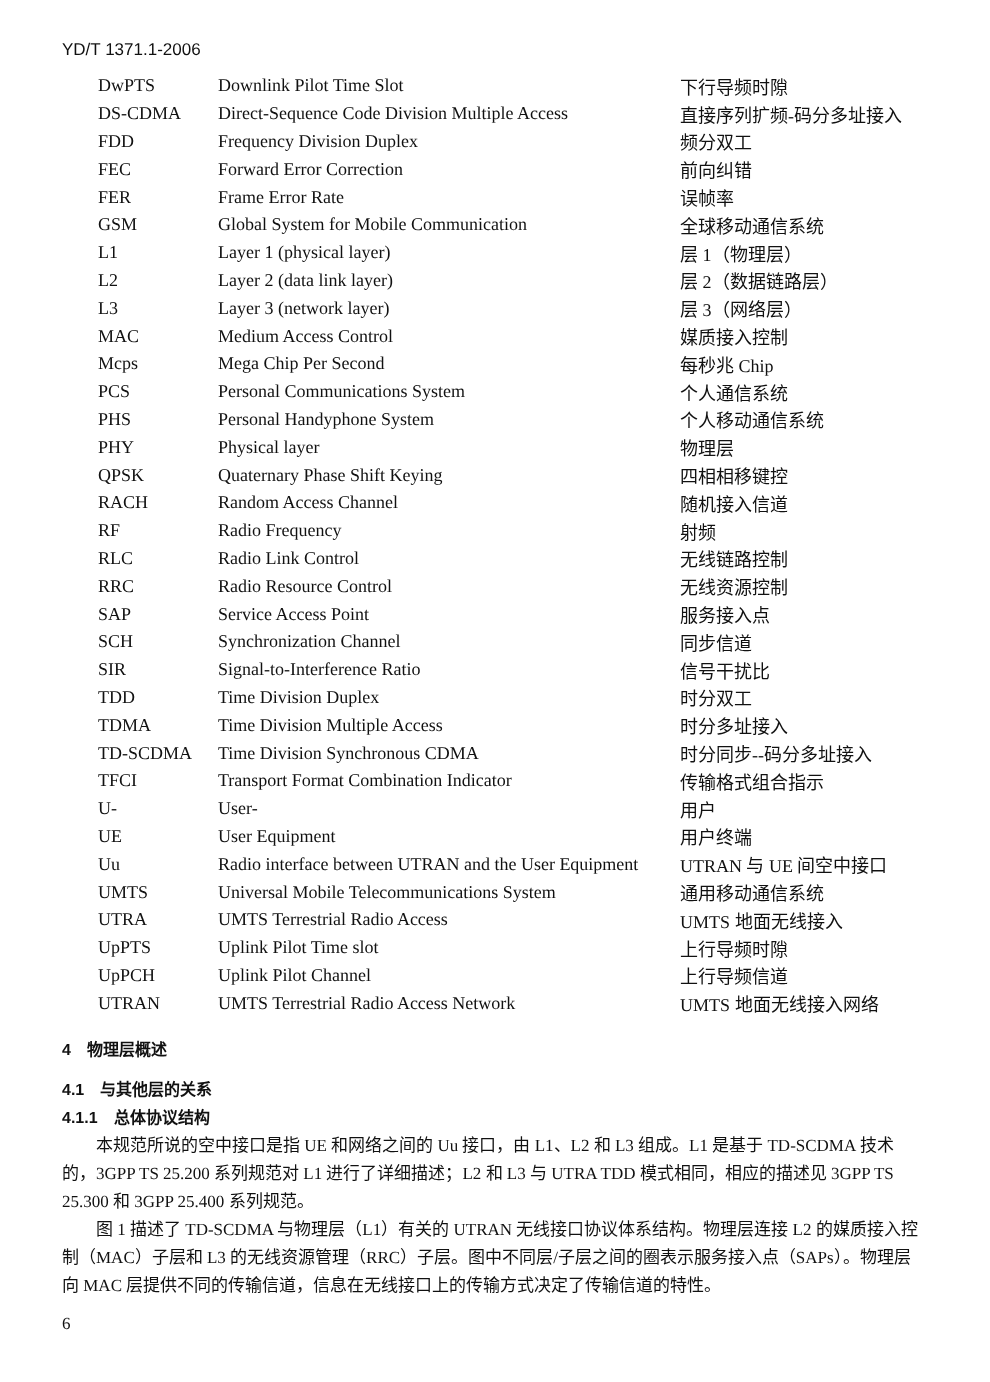YD/T 1371.1-2006
| DwPTS | Downlink Pilot Time Slot | 下行导频时隙 |
| DS-CDMA | Direct-Sequence Code Division Multiple Access | 直接序列扩频-码分多址接入 |
| FDD | Frequency Division Duplex | 频分双工 |
| FEC | Forward Error Correction | 前向纠错 |
| FER | Frame Error Rate | 误帧率 |
| GSM | Global System for Mobile Communication | 全球移动通信系统 |
| L1 | Layer 1 (physical layer) | 层 1（物理层） |
| L2 | Layer 2 (data link layer) | 层 2（数据链路层） |
| L3 | Layer 3 (network layer) | 层 3（网络层） |
| MAC | Medium Access Control | 媒质接入控制 |
| Mcps | Mega Chip Per Second | 每秒兆 Chip |
| PCS | Personal Communications System | 个人通信系统 |
| PHS | Personal Handyphone System | 个人移动通信系统 |
| PHY | Physical layer | 物理层 |
| QPSK | Quaternary Phase Shift Keying | 四相相移键控 |
| RACH | Random Access Channel | 随机接入信道 |
| RF | Radio Frequency | 射频 |
| RLC | Radio Link Control | 无线链路控制 |
| RRC | Radio Resource Control | 无线资源控制 |
| SAP | Service Access Point | 服务接入点 |
| SCH | Synchronization Channel | 同步信道 |
| SIR | Signal-to-Interference Ratio | 信号干扰比 |
| TDD | Time Division Duplex | 时分双工 |
| TDMA | Time Division Multiple Access | 时分多址接入 |
| TD-SCDMA | Time Division Synchronous CDMA | 时分同步--码分多址接入 |
| TFCI | Transport Format Combination Indicator | 传输格式组合指示 |
| U- | User- | 用户 |
| UE | User Equipment | 用户终端 |
| Uu | Radio interface between UTRAN and the User Equipment | UTRAN 与 UE 间空中接口 |
| UMTS | Universal Mobile Telecommunications System | 通用移动通信系统 |
| UTRA | UMTS Terrestrial Radio Access | UMTS 地面无线接入 |
| UpPTS | Uplink Pilot Time slot | 上行导频时隙 |
| UpPCH | Uplink Pilot Channel | 上行导频信道 |
| UTRAN | UMTS Terrestrial Radio Access Network | UMTS 地面无线接入网络 |
4　物理层概述
4.1　与其他层的关系
4.1.1　总体协议结构
本规范所说的空中接口是指 UE 和网络之间的 Uu 接口，由 L1、L2 和 L3 组成。L1 是基于 TD-SCDMA 技术的，3GPP TS 25.200 系列规范对 L1 进行了详细描述；L2 和 L3 与 UTRA TDD 模式相同，相应的描述见 3GPP TS 25.300 和 3GPP 25.400 系列规范。
图 1 描述了 TD-SCDMA 与物理层（L1）有关的 UTRAN 无线接口协议体系结构。物理层连接 L2 的媒质接入控制（MAC）子层和 L3 的无线资源管理（RRC）子层。图中不同层/子层之间的圈表示服务接入点（SAPs）。物理层向 MAC 层提供不同的传输信道，信息在无线接口上的传输方式决定了传输信道的特性。
6